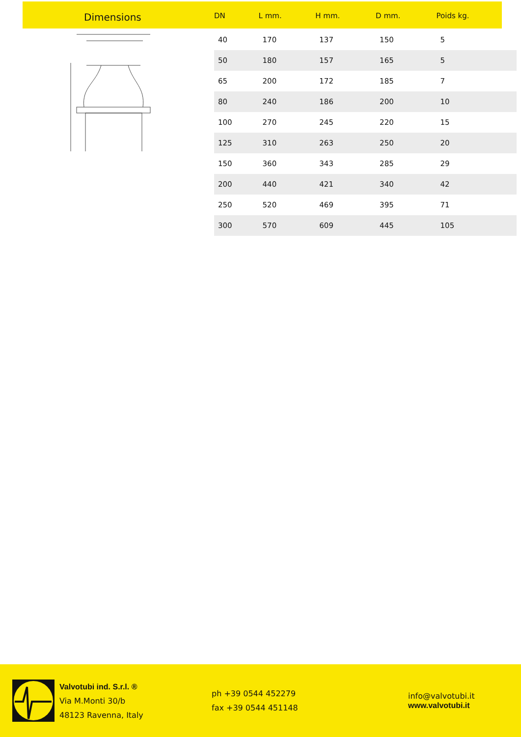Dimensions
| DN | L mm. | H mm. | D mm. | Poids kg. |
| --- | --- | --- | --- | --- |
| 40 | 170 | 137 | 150 | 5 |
| 50 | 180 | 157 | 165 | 5 |
| 65 | 200 | 172 | 185 | 7 |
| 80 | 240 | 186 | 200 | 10 |
| 100 | 270 | 245 | 220 | 15 |
| 125 | 310 | 263 | 250 | 20 |
| 150 | 360 | 343 | 285 | 29 |
| 200 | 440 | 421 | 340 | 42 |
| 250 | 520 | 469 | 395 | 71 |
| 300 | 570 | 609 | 445 | 105 |
Valvotubi ind. S.r.l. ®
Via M.Monti 30/b
48123 Ravenna, Italy
ph +39 0544 452279
fax +39 0544 451148
info@valvotubi.it
www.valvotubi.it